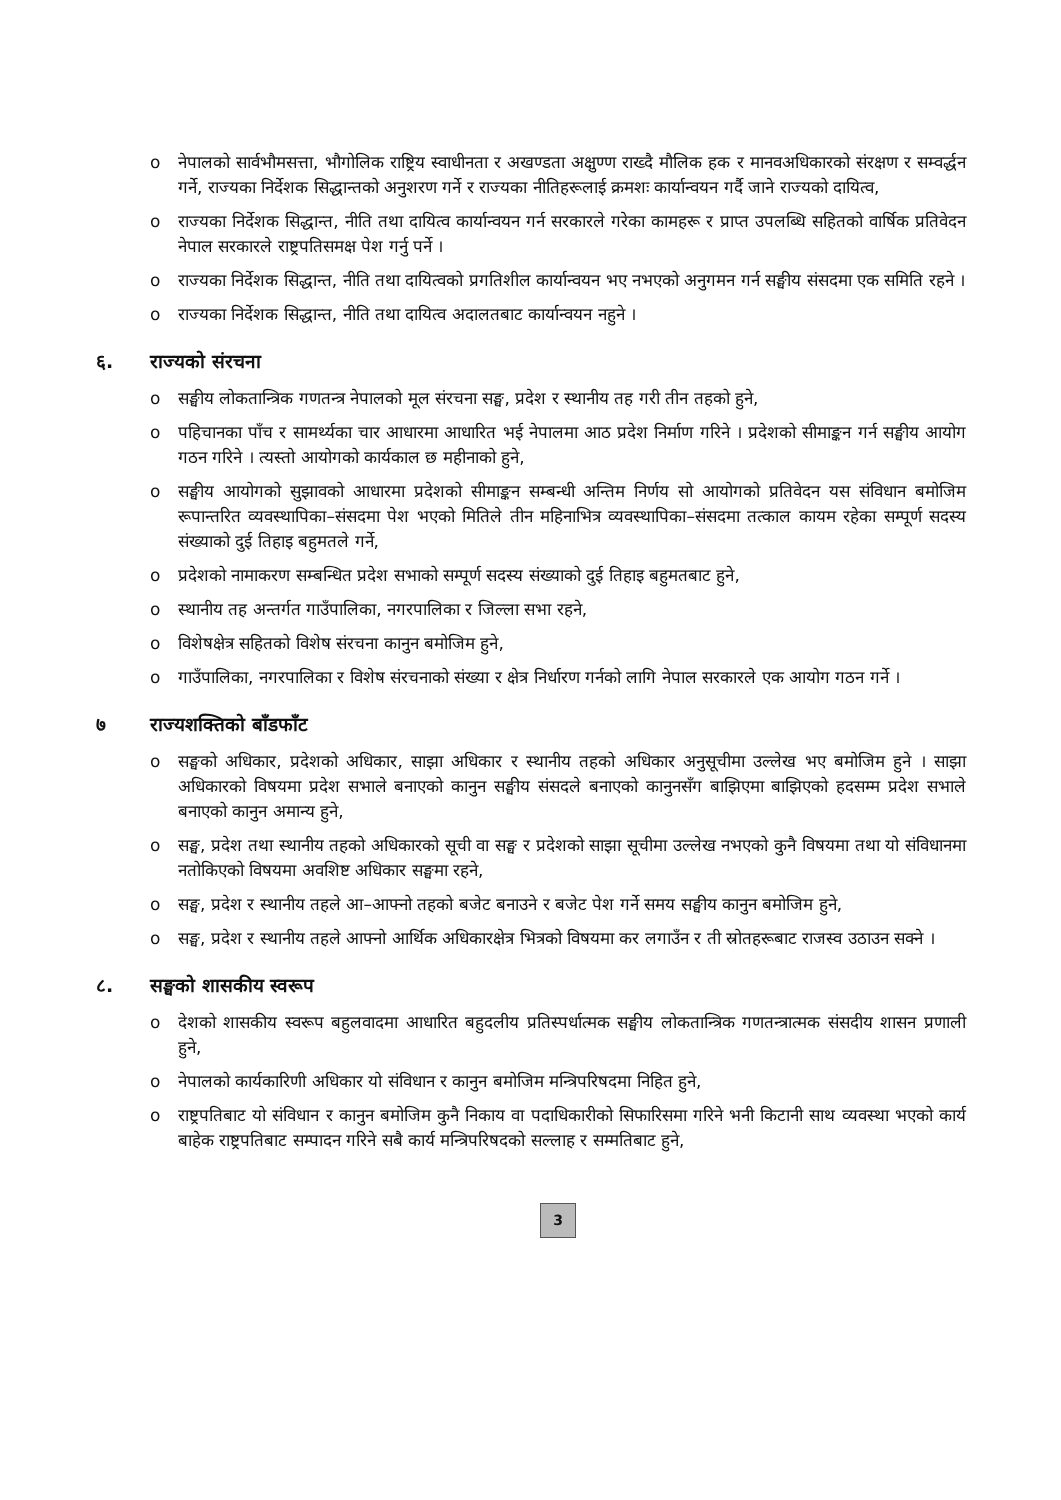o नेपालको सार्वभौमसत्ता, भौगोलिक राष्ट्रिय स्वाधीनता र अखण्डता अक्षुण्ण राख्दै मौलिक हक र मानवअधिकारको संरक्षण र सम्वर्द्धन गर्ने, राज्यका निर्देशक सिद्धान्तको अनुशरण गर्ने र राज्यका नीतिहरूलाई क्रमशः कार्यान्वयन गर्दै जाने राज्यको दायित्व,
o राज्यका निर्देशक सिद्धान्त, नीति तथा दायित्व कार्यान्वयन गर्न सरकारले गरेका कामहरू र प्राप्त उपलब्धि सहितको वार्षिक प्रतिवेदन नेपाल सरकारले राष्ट्रपतिसमक्ष पेश गर्नु पर्ने ।
o राज्यका निर्देशक सिद्धान्त, नीति तथा दायित्वको प्रगतिशील कार्यान्वयन भए नभएको अनुगमन गर्न सङ्घीय संसदमा एक समिति रहने ।
o राज्यका निर्देशक सिद्धान्त, नीति तथा दायित्व अदालतबाट कार्यान्वयन नहुने ।
६. राज्यको संरचना
o सङ्घीय लोकतान्त्रिक गणतन्त्र नेपालको मूल संरचना सङ्घ, प्रदेश र स्थानीय तह गरी तीन तहको हुने,
o पहिचानका पाँच र सामर्थ्यका चार आधारमा आधारित भई नेपालमा आठ प्रदेश निर्माण गरिने । प्रदेशको सीमाङ्कन गर्न सङ्घीय आयोग गठन गरिने । त्यस्तो आयोगको कार्यकाल छ महीनाको हुने,
o सङ्घीय आयोगको सुझावको आधारमा प्रदेशको सीमाङ्कन सम्बन्धी अन्तिम निर्णय सो आयोगको प्रतिवेदन यस संविधान बमोजिम रूपान्तरित व्यवस्थापिका–संसदमा पेश भएको मितिले तीन महिनाभित्र व्यवस्थापिका–संसदमा तत्काल कायम रहेका सम्पूर्ण सदस्य संख्याको दुई तिहाइ बहुमतले गर्ने,
o प्रदेशको नामाकरण सम्बन्धित प्रदेश सभाको सम्पूर्ण सदस्य संख्याको दुई तिहाइ बहुमतबाट हुने,
o स्थानीय तह अन्तर्गत गाउँपालिका, नगरपालिका र जिल्ला सभा रहने,
o विशेषक्षेत्र सहितको विशेष संरचना कानुन बमोजिम हुने,
o गाउँपालिका, नगरपालिका र विशेष संरचनाको संख्या र क्षेत्र निर्धारण गर्नको लागि नेपाल सरकारले एक आयोग गठन गर्ने ।
७ राज्यशक्तिको बाँडफाँट
o सङ्घको अधिकार, प्रदेशको अधिकार, साझा अधिकार र स्थानीय तहको अधिकार अनुसूचीमा उल्लेख भए बमोजिम हुने । साझा अधिकारको विषयमा प्रदेश सभाले बनाएको कानुन सङ्घीय संसदले बनाएको कानुनसँग बाझिएमा बाझिएको हदसम्म प्रदेश सभाले बनाएको कानुन अमान्य हुने,
o सङ्घ, प्रदेश तथा स्थानीय तहको अधिकारको सूची वा सङ्घ र प्रदेशको साझा सूचीमा उल्लेख नभएको कुनै विषयमा तथा यो संविधानमा नतोकिएको विषयमा अवशिष्ट अधिकार सङ्घमा रहने,
o सङ्घ, प्रदेश र स्थानीय तहले आ–आफ्नो तहको बजेट बनाउने र बजेट पेश गर्ने समय सङ्घीय कानुन बमोजिम हुने,
o सङ्घ, प्रदेश र स्थानीय तहले आफ्नो आर्थिक अधिकारक्षेत्र भित्रको विषयमा कर लगाउँन र ती स्रोतहरूबाट राजस्व उठाउन सक्ने ।
८. सङ्घको शासकीय स्वरूप
o देशको शासकीय स्वरूप बहुलवादमा आधारित बहुदलीय प्रतिस्पर्धात्मक सङ्घीय लोकतान्त्रिक गणतन्त्रात्मक संसदीय शासन प्रणाली हुने,
o नेपालको कार्यकारिणी अधिकार यो संविधान र कानुन बमोजिम मन्त्रिपरिषदमा निहित हुने,
o राष्ट्रपतिबाट यो संविधान र कानुन बमोजिम कुनै निकाय वा पदाधिकारीको सिफारिसमा गरिने भनी किटानी साथ व्यवस्था भएको कार्य बाहेक राष्ट्रपतिबाट सम्पादन गरिने सबै कार्य मन्त्रिपरिषदको सल्लाह र सम्मतिबाट हुने,
3